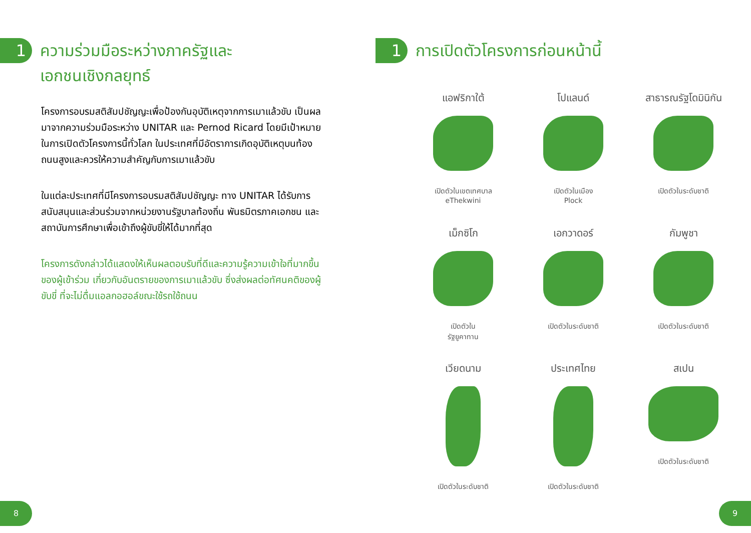1
ความร่วมมือระหว่างภาครัฐและ
เอกชนเชิงกลยุทธ์
โครงการอบรมสติสัมปชัญญะเพื่อป้องกันอุบัติเหตุจากการเมาแล้วขับ เป็นผลมาจากความร่วมมือระหว่าง UNITAR และ Pernod Ricard โดยมีเป้าหมายในการเปิดตัวโครงการนี้ทั่วโลก ในประเทศที่มีอัตราการเกิดอุบัติเหตุบนท้องถนนสูงและควรให้ความสำคัญกับการเมาแล้วขับ
ในแต่ละประเทศที่มีโครงการอบรมสติสัมปชัญญะ ทาง UNITAR ได้รับการสนับสนุนและส่วนร่วมจากหน่วยงานรัฐบาลท้องถิ่น พันธมิตรภาคเอกชน และสถาบันการศึกษาเพื่อเข้าถึงผู้ขับขี่ให้ได้มากที่สุด
โครงการดังกล่าวได้แสดงให้เห็นผลตอบรับที่ดีและความรู้ความเข้าใจที่มากขึ้นของผู้เข้าร่วม เกี่ยวกับอันตรายของการเมาแล้วขับ ซึ่งส่งผลต่อทัศนคติของผู้ขับขี่ ที่จะไม่ดื่มแอลกอฮอล์ขณะใช้รถใช้ถนน
8
1
การเปิดตัวโครงการก่อนหน้านี้
แอฟริกาใต้
เปิดตัวในเขตเทศบาล
eThekwini
โปแลนด์
เปิดตัวในเมือง
Plock
สาธารณรัฐโดมินิกัน
เปิดตัวในระดับชาติ
เม็กซิโก
เปิดตัวใน
รัฐยูคาทาน
เอกวาดอร์
เปิดตัวในระดับชาติ
กัมพูชา
เปิดตัวในระดับชาติ
เวียดนาม
เปิดตัวในระดับชาติ
ประเทศไทย
เปิดตัวในระดับชาติ
สเปน
เปิดตัวในระดับชาติ
9